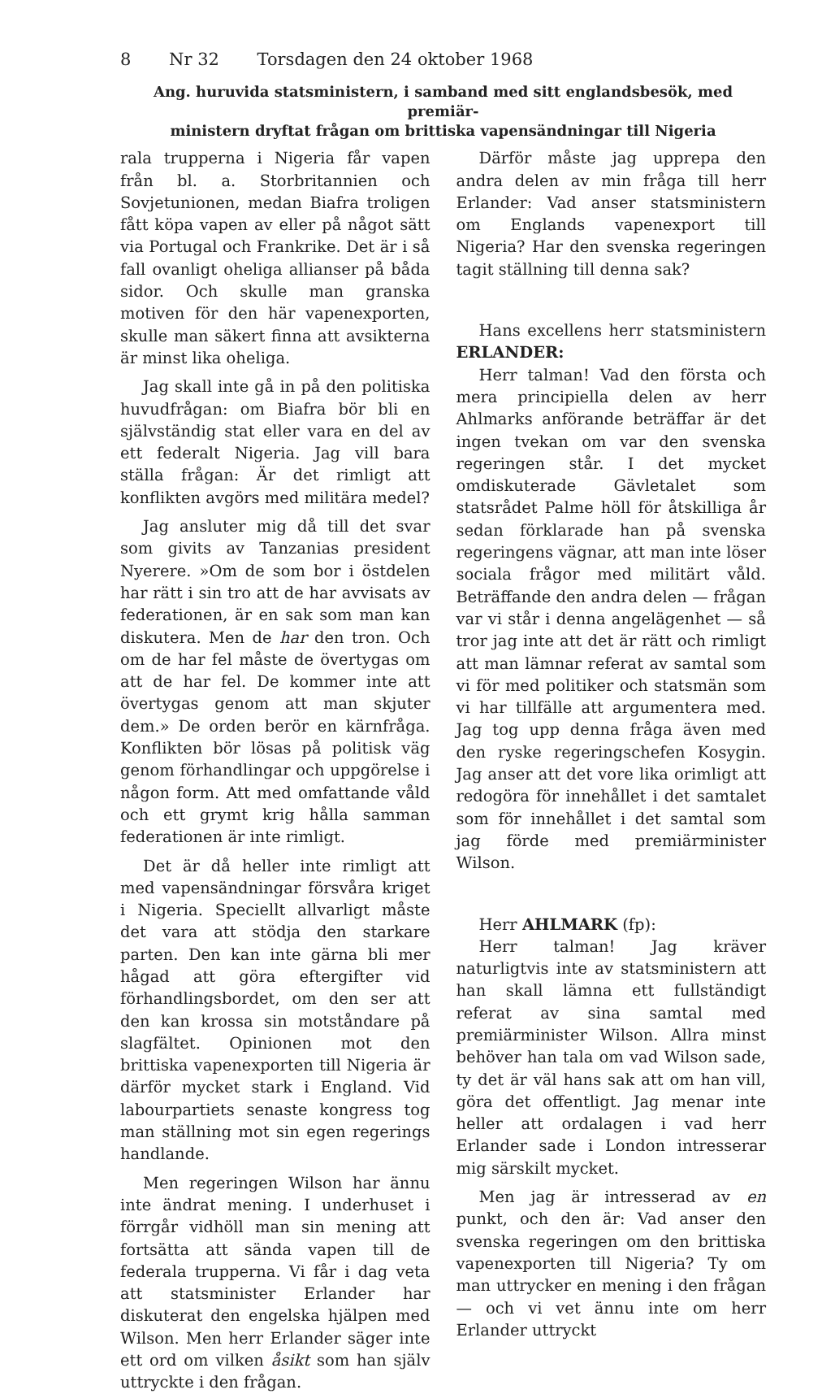8 Nr 32 Torsdagen den 24 oktober 1968
Ang. huruvida statsministern, i samband med sitt englandsbesök, med premiär-
ministern dryftat frågan om brittiska vapensändningar till Nigeria
rala trupperna i Nigeria får vapen från bl. a. Storbritannien och Sovjetunionen, medan Biafra troligen fått köpa vapen av eller på något sätt via Portugal och Frankrike. Det är i så fall ovanligt oheliga allianser på båda sidor. Och skulle man granska motiven för den här vapenexporten, skulle man säkert finna att avsikterna är minst lika oheliga.
Jag skall inte gå in på den politiska huvudfrågan: om Biafra bör bli en självständig stat eller vara en del av ett federalt Nigeria. Jag vill bara ställa frågan: Är det rimligt att konflikten avgörs med militära medel?
Jag ansluter mig då till det svar som givits av Tanzanias president Nyerere. »Om de som bor i östdelen har rätt i sin tro att de har avvisats av federationen, är en sak som man kan diskutera. Men de har den tron. Och om de har fel måste de övertygas om att de har fel. De kommer inte att övertygas genom att man skjuter dem.» De orden berör en kärnfråga. Konflikten bör lösas på politisk väg genom förhandlingar och uppgörelse i någon form. Att med omfattande våld och ett grymt krig hålla samman federationen är inte rimligt.
Det är då heller inte rimligt att med vapensändningar försvåra kriget i Nigeria. Speciellt allvarligt måste det vara att stödja den starkare parten. Den kan inte gärna bli mer hågad att göra eftergifter vid förhandlingsbordet, om den ser att den kan krossa sin motståndare på slagfältet. Opinionen mot den brittiska vapenexporten till Nigeria är därför mycket stark i England. Vid labourpartiets senaste kongress tog man ställning mot sin egen regerings handlande.
Men regeringen Wilson har ännu inte ändrat mening. I underhuset i förrgår vidhöll man sin mening att fortsätta att sända vapen till de federala trupperna. Vi får i dag veta att statsminister Erlander har diskuterat den engelska hjälpen med Wilson. Men herr Erlander säger inte ett ord om vilken åsikt som han själv uttryckte i den frågan.
Därför måste jag upprepa den andra delen av min fråga till herr Erlander: Vad anser statsministern om Englands vapenexport till Nigeria? Har den svenska regeringen tagit ställning till denna sak?
Hans excellens herr statsministern ERLANDER:
Herr talman! Vad den första och mera principiella delen av herr Ahlmarks anförande beträffar är det ingen tvekan om var den svenska regeringen står. I det mycket omdiskuterade Gävletalet som statsrådet Palme höll för åtskilliga år sedan förklarade han på svenska regeringens vägnar, att man inte löser sociala frågor med militärt våld. Beträffande den andra delen — frågan var vi står i denna angelägenhet — så tror jag inte att det är rätt och rimligt att man lämnar referat av samtal som vi för med politiker och statsmän som vi har tillfälle att argumentera med. Jag tog upp denna fråga även med den ryske regeringschefen Kosygin. Jag anser att det vore lika orimligt att redogöra för innehållet i det samtalet som för innehållet i det samtal som jag förde med premiärminister Wilson.
Herr AHLMARK (fp):
Herr talman! Jag kräver naturligtvis inte av statsministern att han skall lämna ett fullständigt referat av sina samtal med premiärminister Wilson. Allra minst behöver han tala om vad Wilson sade, ty det är väl hans sak att om han vill, göra det offentligt. Jag menar inte heller att ordalagen i vad herr Erlander sade i London intresserar mig särskilt mycket.
Men jag är intresserad av en punkt, och den är: Vad anser den svenska regeringen om den brittiska vapenexporten till Nigeria? Ty om man uttrycker en mening i den frågan — och vi vet ännu inte om herr Erlander uttryckt